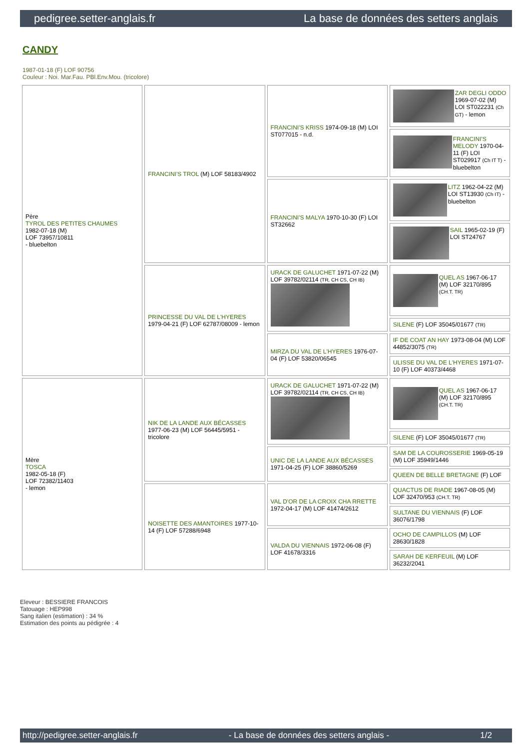pedigree.setter-anglais.fr La base de données des setters anglais
CANDY
1987-01-18 (F) LOF 90756
Couleur : Noi. Mar.Fau. PBl.Env.Mou. (tricolore)
| Père TYROL DES PETITES CHAUMES 1982-07-18 (M) LOF 73957/10811 - bluebelton | FRANCINI'S TROL (M) LOF 58183/4902 | FRANCINI'S KRISS 1974-09-18 (M) LOI ST077015 - n.d. | ZAR DEGLI ODDO 1969-07-02 (M) LOI ST022231 (Ch GT) - lemon |
| | | | FRANCINI'S MELODY 1970-04-11 (F) LOI ST029917 (Ch IT T) - bluebelton |
| | | FRANCINI'S MALYA 1970-10-30 (F) LOI ST32662 | LITZ 1962-04-22 (M) LOI ST13930 (Ch IT) - bluebelton |
| | | | SAIL 1965-02-19 (F) LOI ST24767 |
| | PRINCESSE DU VAL DE L'HYERES 1979-04-21 (F) LOF 62787/08009 - lemon | URACK DE GALUCHET 1971-07-22 (M) LOF 39782/02114 (TR, CH CS, CH IB) | QUEL AS 1967-06-17 (M) LOF 32170/895 (CH.T. TR) |
| | | | SILENE (F) LOF 35045/01677 (TR) |
| | | MIRZA DU VAL DE L'HYERES 1976-07-04 (F) LOF 53820/06545 | IF DE COAT AN HAY 1973-08-04 (M) LOF 44852/3075 (TR) |
| | | | ULISSE DU VAL DE L'HYERES 1971-07-10 (F) LOF 40373/4468 |
| Mère TOSCA 1982-05-18 (F) LOF 72382/11403 - lemon | NIK DE LA LANDE AUX BÉCASSES 1977-06-23 (M) LOF 56445/5951 - tricolore | URACK DE GALUCHET 1971-07-22 (M) LOF 39782/02114 (TR, CH CS, CH IB) | QUEL AS 1967-06-17 (M) LOF 32170/895 (CH.T. TR) |
| | | | SILENE (F) LOF 35045/01677 (TR) |
| | | UNIC DE LA LANDE AUX BÉCASSES 1971-04-25 (F) LOF 38860/5269 | SAM DE LA COUROSSERIE 1969-05-19 (M) LOF 35949/1446 |
| | | | QUEEN DE BELLE BRETAGNE (F) LOF |
| | NOISETTE DES AMANTOIRES 1977-10-14 (F) LOF 57288/6948 | VAL D'OR DE LA CROIX CHA RRETTE 1972-04-17 (M) LOF 41474/2612 | QUACTUS DE RIADE 1967-08-05 (M) LOF 32470/953 (CH.T. TR) |
| | | | SULTANE DU VIENNAIS (F) LOF 36076/1798 |
| | | VALDA DU VIENNAIS 1972-06-08 (F) LOF 41678/3316 | OCHO DE CAMPILLOS (M) LOF 28630/1828 |
| | | | SARAH DE KERFEUIL (M) LOF 36232/2041 |
Eleveur : BESSIERE FRANCOIS
Tatouage : HEP998
Sang italien (estimation) : 34 %
Estimation des points au pédigrée : 4
http://pedigree.setter-anglais.fr - La base de données des setters anglais - 1/2